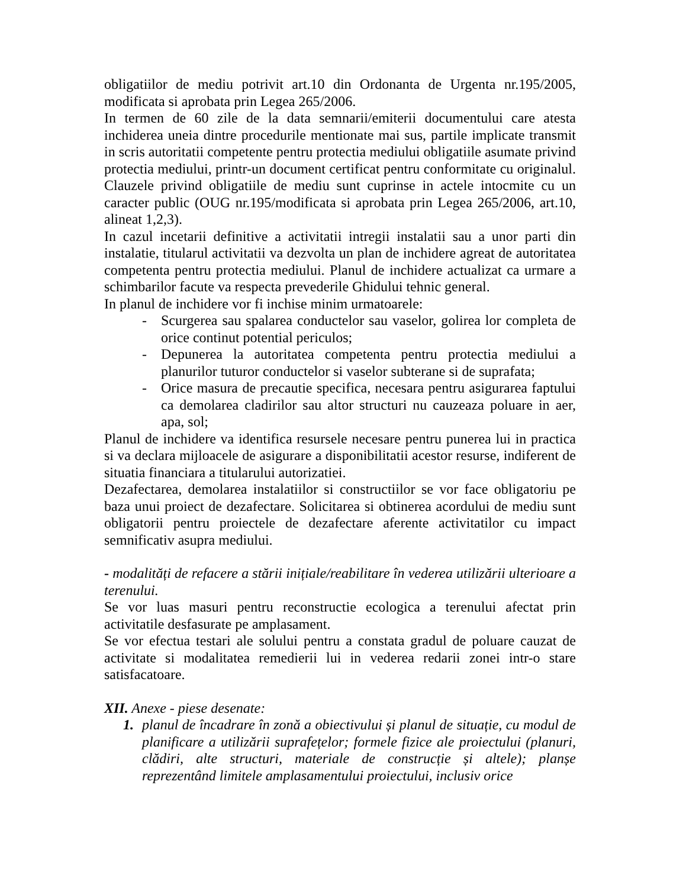obligatiilor de mediu potrivit art.10 din Ordonanta de Urgenta nr.195/2005, modificata si aprobata prin Legea 265/2006.
In termen de 60 zile de la data semnarii/emiterii documentului care atesta inchiderea uneia dintre procedurile mentionate mai sus, partile implicate transmit in scris autoritatii competente pentru protectia mediului obligatiile asumate privind protectia mediului, printr-un document certificat pentru conformitate cu originalul. Clauzele privind obligatiile de mediu sunt cuprinse in actele intocmite cu un caracter public (OUG nr.195/modificata si aprobata prin Legea 265/2006, art.10, alineat 1,2,3).
In cazul incetarii definitive a activitatii intregii instalatii sau a unor parti din instalatie, titularul activitatii va dezvolta un plan de inchidere agreat de autoritatea competenta pentru protectia mediului. Planul de inchidere actualizat ca urmare a schimbarilor facute va respecta prevederile Ghidului tehnic general.
In planul de inchidere vor fi inchise minim urmatoarele:
- Scurgerea sau spalarea conductelor sau vaselor, golirea lor completa de orice continut potential periculos;
- Depunerea la autoritatea competenta pentru protectia mediului a planurilor tuturor conductelor si vaselor subterane si de suprafata;
- Orice masura de precautie specifica, necesara pentru asigurarea faptului ca demolarea cladirilor sau altor structuri nu cauzeaza poluare in aer, apa, sol;
Planul de inchidere va identifica resursele necesare pentru punerea lui in practica si va declara mijloacele de asigurare a disponibilitatii acestor resurse, indiferent de situatia financiara a titularului autorizatiei.
Dezafectarea, demolarea instalatiilor si constructiilor se vor face obligatoriu pe baza unui proiect de dezafectare. Solicitarea si obtinerea acordului de mediu sunt obligatorii pentru proiectele de dezafectare aferente activitatilor cu impact semnificativ asupra mediului.
- modalități de refacere a stării inițiale/reabilitare în vederea utilizării ulterioare a terenului.
Se vor luas masuri pentru reconstructie ecologica a terenului afectat prin activitatile desfasurate pe amplasament.
Se vor efectua testari ale solului pentru a constata gradul de poluare cauzat de activitate si modalitatea remedierii lui in vederea redarii zonei intr-o stare satisfacatoare.
XII. Anexe - piese desenate:
1. planul de încadrare în zonă a obiectivului și planul de situație, cu modul de planificare a utilizării suprafețelor; formele fizice ale proiectului (planuri, clădiri, alte structuri, materiale de construcție și altele); planșe reprezentând limitele amplasamentului proiectului, inclusiv orice